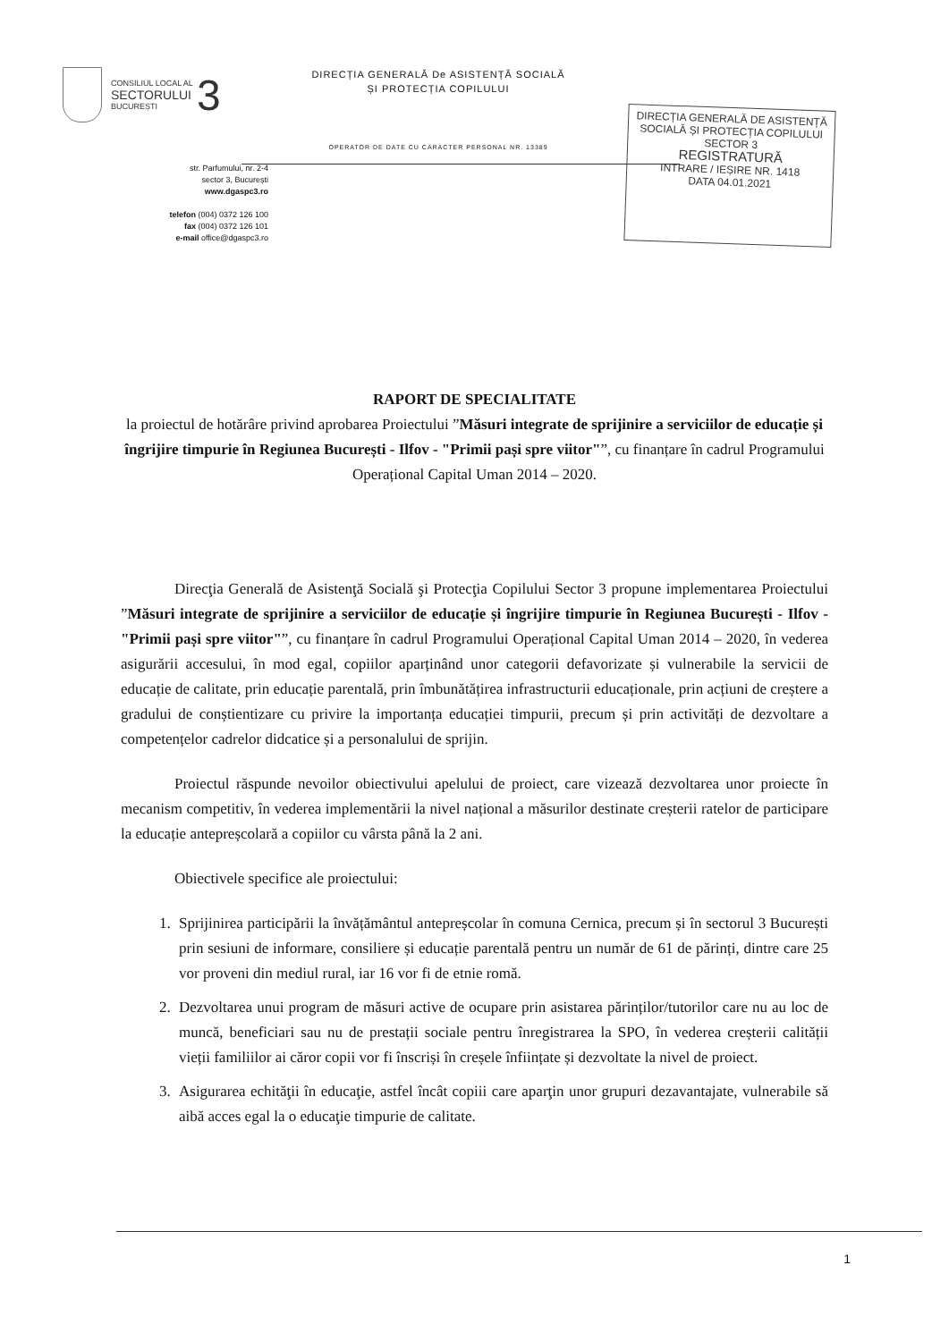CONSILIUL LOCAL AL
SECTORULUI
BUCUREȘTI
3
str. Parfumului, nr. 2-4
sector 3, București
www.dgaspc3.ro
telefon (004) 0372 126 100
fax (004) 0372 126 101
e-mail office@dgaspc3.ro
DIRECȚIA GENERALĂ De ASISTENȚĂ SOCIALĂ
ȘI PROTECȚIA COPILULUI
OPERATOR DE DATE CU CARACTER PERSONAL NR. 13389
DIRECȚIA GENERALĂ DE ASISTENȚĂ SOCIALĂ ȘI PROTECȚIA COPILULUI SECTOR 3
REGISTRATURĂ
INTRARE / IEȘIRE NR. 1418
DATA 04.01.2021
RAPORT DE SPECIALITATE
la proiectul de hotărâre privind aprobarea Proiectului ”Măsuri integrate de sprijinire a serviciilor de educație și îngrijire timpurie în Regiunea București - Ilfov - "Primii pași spre viitor"”, cu finanțare în cadrul Programului Operațional Capital Uman 2014 – 2020.
Direcţia Generală de Asistenţă Socială şi Protecţia Copilului Sector 3 propune implementarea Proiectului ”Măsuri integrate de sprijinire a serviciilor de educație și îngrijire timpurie în Regiunea București - Ilfov - "Primii pași spre viitor"”, cu finanțare în cadrul Programului Operațional Capital Uman 2014 – 2020, în vederea asigurării accesului, în mod egal, copiilor aparținând unor categorii defavorizate și vulnerabile la servicii de educație de calitate, prin educație parentală, prin îmbunătățirea infrastructurii educaționale, prin acțiuni de creștere a gradului de conștientizare cu privire la importanța educației timpurii, precum și prin activități de dezvoltare a competențelor cadrelor didcatice și a personalului de sprijin.
Proiectul răspunde nevoilor obiectivului apelului de proiect, care vizează dezvoltarea unor proiecte în mecanism competitiv, în vederea implementării la nivel național a măsurilor destinate creșterii ratelor de participare la educație antepreșcolară a copiilor cu vârsta până la 2 ani.
Obiectivele specifice ale proiectului:
1. Sprijinirea participării la învățământul antepreșcolar în comuna Cernica, precum și în sectorul 3 București prin sesiuni de informare, consiliere și educație parentală pentru un număr de 61 de părinți, dintre care 25 vor proveni din mediul rural, iar 16 vor fi de etnie romă.
2. Dezvoltarea unui program de măsuri active de ocupare prin asistarea părinților/tutorilor care nu au loc de muncă, beneficiari sau nu de prestații sociale pentru înregistrarea la SPO, în vederea creșterii calității vieții familiilor ai căror copii vor fi înscriși în creșele înființate și dezvoltate la nivel de proiect.
3. Asigurarea echităţii în educaţie, astfel încât copiii care aparţin unor grupuri dezavantajate, vulnerabile să aibă acces egal la o educaţie timpurie de calitate.
1